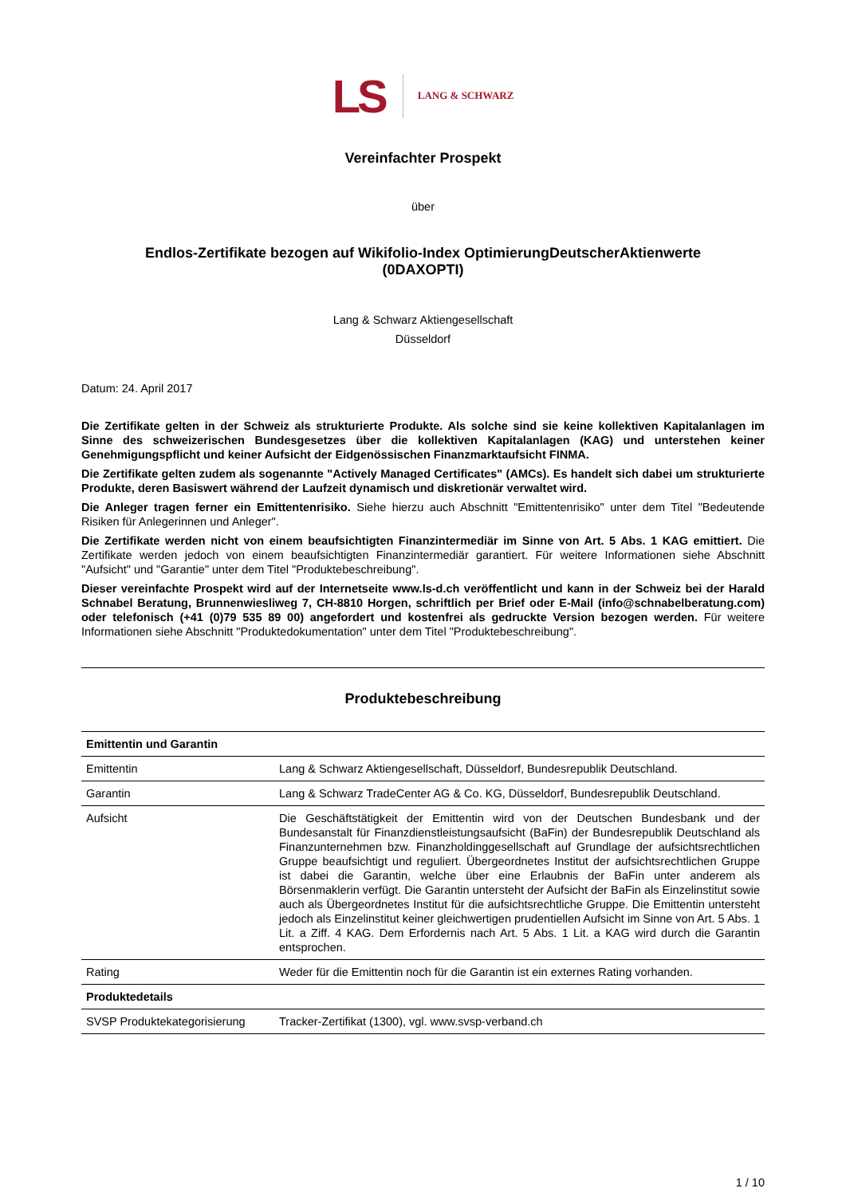LS LANG & SCHWARZ
Vereinfachter Prospekt
über
Endlos-Zertifikate bezogen auf Wikifolio-Index OptimierungDeutscherAktienwerte
(0DAXOPTI)
Lang & Schwarz Aktiengesellschaft
Düsseldorf
Datum: 24. April 2017
Die Zertifikate gelten in der Schweiz als strukturierte Produkte. Als solche sind sie keine kollektiven Kapitalanlagen im Sinne des schweizerischen Bundesgesetzes über die kollektiven Kapitalanlagen (KAG) und unterstehen keiner Genehmigungspflicht und keiner Aufsicht der Eidgenössischen Finanzmarktaufsicht FINMA.
Die Zertifikate gelten zudem als sogenannte "Actively Managed Certificates" (AMCs). Es handelt sich dabei um strukturierte Produkte, deren Basiswert während der Laufzeit dynamisch und diskretionär verwaltet wird.
Die Anleger tragen ferner ein Emittentenrisiko. Siehe hierzu auch Abschnitt "Emittentenrisiko" unter dem Titel "Bedeutende Risiken für Anlegerinnen und Anleger".
Die Zertifikate werden nicht von einem beaufsichtigten Finanzintermediär im Sinne von Art. 5 Abs. 1 KAG emittiert. Die Zertifikate werden jedoch von einem beaufsichtigten Finanzintermediär garantiert. Für weitere Informationen siehe Abschnitt "Aufsicht" und "Garantie" unter dem Titel "Produktebeschreibung".
Dieser vereinfachte Prospekt wird auf der Internetseite www.ls-d.ch veröffentlicht und kann in der Schweiz bei der Harald Schnabel Beratung, Brunnenwiesliweg 7, CH-8810 Horgen, schriftlich per Brief oder E-Mail (info@schnabelberatung.com) oder telefonisch (+41 (0)79 535 89 00) angefordert und kostenfrei als gedruckte Version bezogen werden. Für weitere Informationen siehe Abschnitt "Produktedokumentation" unter dem Titel "Produktebeschreibung".
Produktebeschreibung
| Emittentin und Garantin | |
| --- | --- |
| Emittentin | Lang & Schwarz Aktiengesellschaft, Düsseldorf, Bundesrepublik Deutschland. |
| Garantin | Lang & Schwarz TradeCenter AG & Co. KG, Düsseldorf, Bundesrepublik Deutschland. |
| Aufsicht | Die Geschäftstätigkeit der Emittentin wird von der Deutschen Bundesbank und der Bundesanstalt für Finanzdienstleistungsaufsicht (BaFin) der Bundesrepublik Deutschland als Finanzunternehmen bzw. Finanzholdinggesellschaft auf Grundlage der aufsichtsrechtlichen Gruppe beaufsichtigt und reguliert. Übergeordnetes Institut der aufsichtsrechtlichen Gruppe ist dabei die Garantin, welche über eine Erlaubnis der BaFin unter anderem als Börsenmaklerin verfügt. Die Garantin untersteht der Aufsicht der BaFin als Einzelinstitut sowie auch als Übergeordnetes Institut für die aufsichtsrechtliche Gruppe. Die Emittentin untersteht jedoch als Einzelinstitut keiner gleichwertigen prudentiellen Aufsicht im Sinne von Art. 5 Abs. 1 Lit. a Ziff. 4 KAG. Dem Erfordernis nach Art. 5 Abs. 1 Lit. a KAG wird durch die Garantin entsprochen. |
| Rating | Weder für die Emittentin noch für die Garantin ist ein externes Rating vorhanden. |
| Produktedetails | |
| SVSP Produktekategorisierung | Tracker-Zertifikat (1300), vgl. www.svsp-verband.ch |
1 / 10